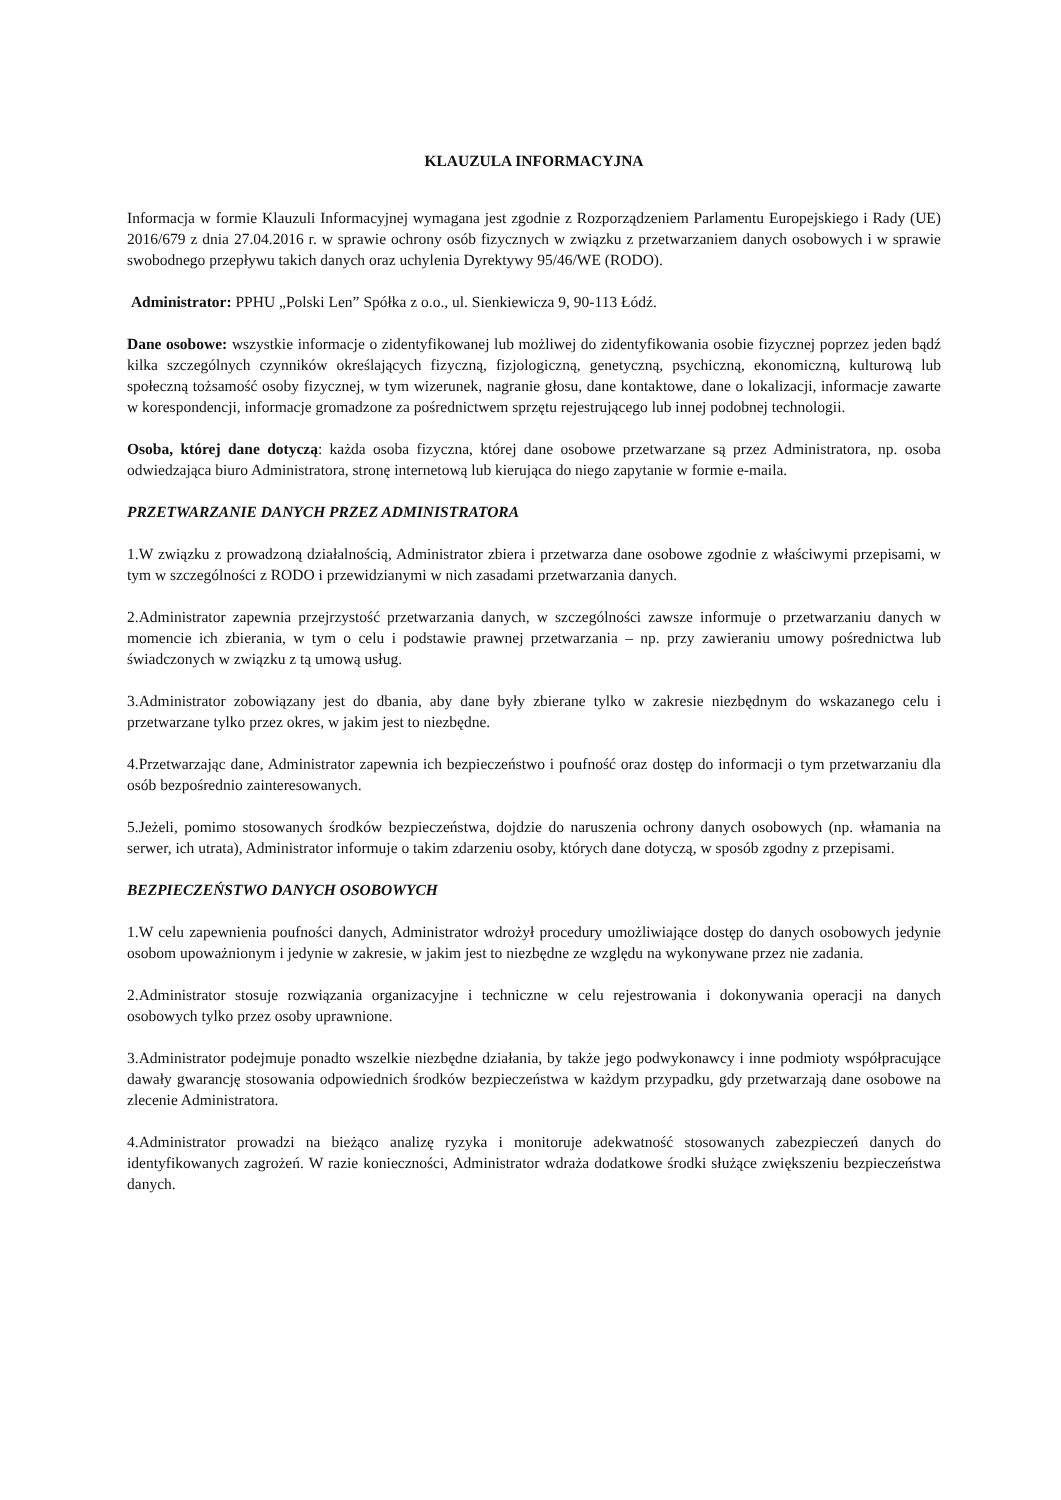KLAUZULA INFORMACYJNA
Informacja w formie Klauzuli Informacyjnej wymagana jest zgodnie z Rozporządzeniem Parlamentu Europejskiego i Rady (UE) 2016/679 z dnia 27.04.2016 r. w sprawie ochrony osób fizycznych w związku z przetwarzaniem danych osobowych i w sprawie swobodnego przepływu takich danych oraz uchylenia Dyrektywy 95/46/WE (RODO).
Administrator: PPHU „Polski Len” Spółka z o.o., ul. Sienkiewicza 9, 90-113 Łódź.
Dane osobowe: wszystkie informacje o zidentyfikowanej lub możliwej do zidentyfikowania osobie fizycznej poprzez jeden bądź kilka szczególnych czynników określających fizyczną, fizjologiczną, genetyczną, psychiczną, ekonomiczną, kulturową lub społeczną tożsamość osoby fizycznej, w tym wizerunek, nagranie głosu, dane kontaktowe, dane o lokalizacji, informacje zawarte w korespondencji, informacje gromadzone za pośrednictwem sprzętu rejestrującego lub innej podobnej technologii.
Osoba, której dane dotyczą: każda osoba fizyczna, której dane osobowe przetwarzane są przez Administratora, np. osoba odwiedzająca biuro Administratora, stronę internetową lub kierująca do niego zapytanie w formie e-maila.
PRZETWARZANIE DANYCH PRZEZ ADMINISTRATORA
1.W związku z prowadzoną działalnością, Administrator zbiera i przetwarza dane osobowe zgodnie z właściwymi przepisami, w tym w szczególności z RODO i przewidzianymi w nich zasadami przetwarzania danych.
2.Administrator zapewnia przejrzystość przetwarzania danych, w szczególności zawsze informuje o przetwarzaniu danych w momencie ich zbierania, w tym o celu i podstawie prawnej przetwarzania – np. przy zawieraniu umowy pośrednictwa lub świadczonych w związku z tą umową usług.
3.Administrator zobowiązany jest do dbania, aby dane były zbierane tylko w zakresie niezbędnym do wskazanego celu i przetwarzane tylko przez okres, w jakim jest to niezbędne.
4.Przetwarzając dane, Administrator zapewnia ich bezpieczeństwo i poufność oraz dostęp do informacji o tym przetwarzaniu dla osób bezpośrednio zainteresowanych.
5.Jeżeli, pomimo stosowanych środków bezpieczeństwa, dojdzie do naruszenia ochrony danych osobowych (np. włamania na serwer, ich utrata), Administrator informuje o takim zdarzeniu osoby, których dane dotyczą, w sposób zgodny z przepisami.
BEZPIECZEŃSTWO DANYCH OSOBOWYCH
1.W celu zapewnienia poufności danych, Administrator wdrożył procedury umożliwiające dostęp do danych osobowych jedynie osobom upoważnionym i jedynie w zakresie, w jakim jest to niezbędne ze względu na wykonywane przez nie zadania.
2.Administrator stosuje rozwiązania organizacyjne i techniczne w celu rejestrowania i dokonywania operacji na danych osobowych tylko przez osoby uprawnione.
3.Administrator podejmuje ponadto wszelkie niezbędne działania, by także jego podwykonawcy i inne podmioty współpracujące dawały gwarancję stosowania odpowiednich środków bezpieczeństwa w każdym przypadku, gdy przetwarzają dane osobowe na zlecenie Administratora.
4.Administrator prowadzi na bieżąco analizę ryzyka i monitoruje adekwatność stosowanych zabezpieczeń danych do identyfikowanych zagrożeń. W razie konieczności, Administrator wdraża dodatkowe środki służące zwiększeniu bezpieczeństwa danych.